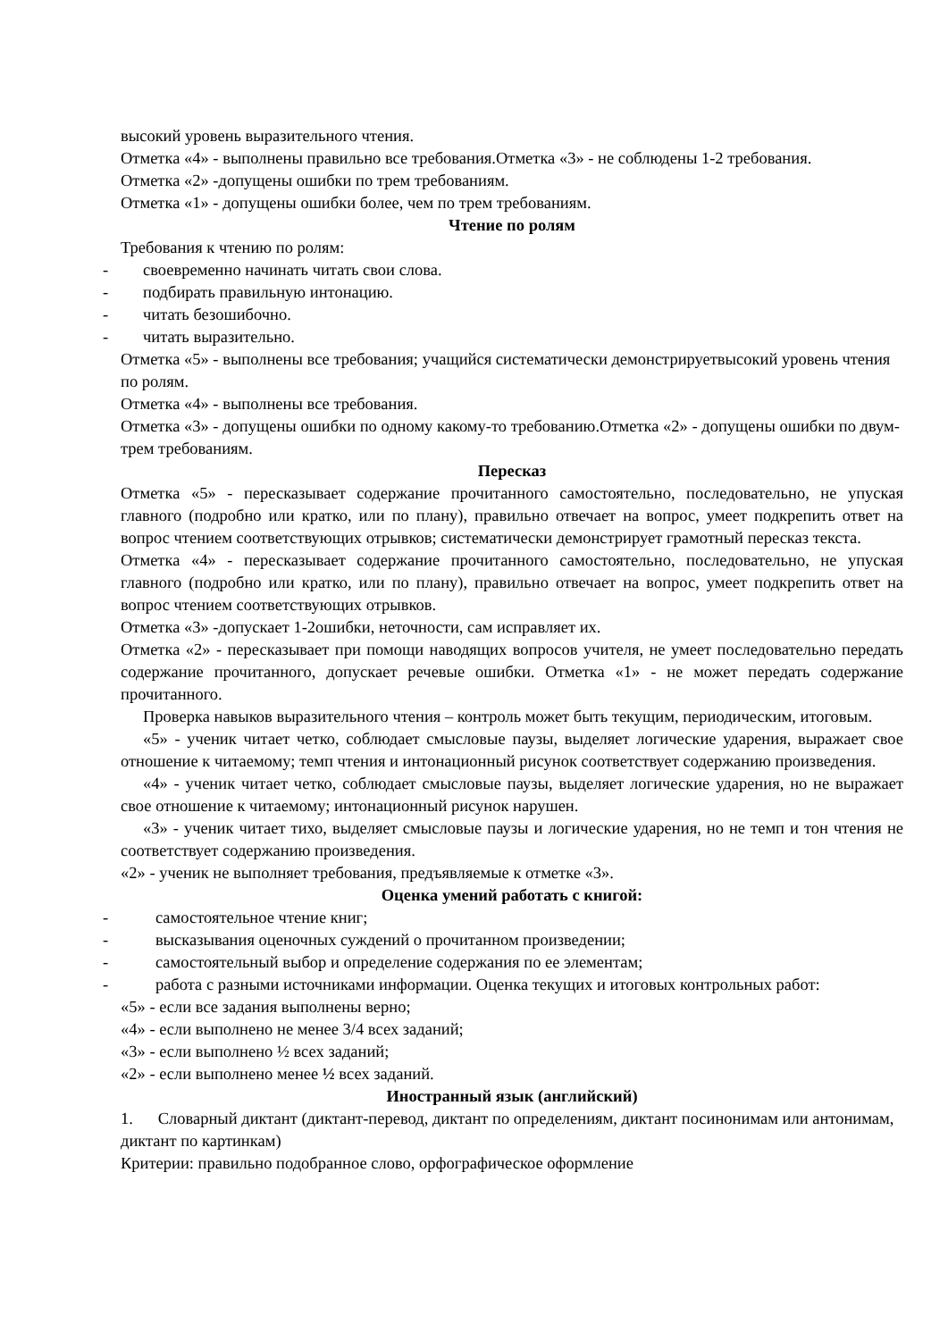высокий уровень выразительного чтения.
Отметка «4» - выполнены правильно все требования.Отметка «3» - не соблюдены 1-2 требования.
Отметка «2» -допущены ошибки по трем требованиям.
Отметка «1» - допущены ошибки более, чем по трем требованиям.
Чтение по ролям
Требования к чтению по ролям:
- своевременно начинать читать свои слова.
- подбирать правильную интонацию.
- читать безошибочно.
- читать выразительно.
Отметка «5» - выполнены все требования; учащийся систематически демонстрируетвысокий уровень чтения по ролям.
Отметка «4» - выполнены все требования.
Отметка «3» - допущены ошибки по одному какому-то требованию.Отметка «2» - допущены ошибки по двум-трем требованиям.
Пересказ
Отметка «5» - пересказывает содержание прочитанного самостоятельно, последовательно, не упуская главного (подробно или кратко, или по плану), правильно отвечает на вопрос, умеет подкрепить ответ на вопрос чтением соответствующих отрывков; систематически демонстрирует грамотный пересказ текста.
Отметка «4» - пересказывает содержание прочитанного самостоятельно, последовательно, не упуская главного (подробно или кратко, или по плану), правильно отвечает на вопрос, умеет подкрепить ответ на вопрос чтением соответствующих отрывков.
Отметка «3» -допускает 1-2ошибки, неточности, сам исправляет их.
Отметка «2» - пересказывает при помощи наводящих вопросов учителя, не умеет последовательно передать содержание прочитанного, допускает речевые ошибки. Отметка «1» - не может передать содержание прочитанного.
Проверка навыков выразительного чтения – контроль может быть текущим, периодическим, итоговым.
«5» - ученик читает четко, соблюдает смысловые паузы, выделяет логические ударения, выражает свое отношение к читаемому; темп чтения и интонационный рисунок соответствует содержанию произведения.
«4» - ученик читает четко, соблюдает смысловые паузы, выделяет логические ударения, но не выражает свое отношение к читаемому; интонационный рисунок нарушен.
«3» - ученик читает тихо, выделяет смысловые паузы и логические ударения, но не темп и тон чтения не соответствует содержанию произведения.
«2» - ученик не выполняет требования, предъявляемые к отметке «3».
Оценка умений работать с книгой:
- самостоятельное чтение книг;
- высказывания оценочных суждений о прочитанном произведении;
- самостоятельный выбор и определение содержания по ее элементам;
- работа с разными источниками информации. Оценка текущих и итоговых контрольных работ:
«5» - если все задания выполнены верно;
«4» - если выполнено не менее 3/4 всех заданий;
«3» - если выполнено ½ всех заданий;
«2» - если выполнено менее ½ всех заданий.
Иностранный язык (английский)
1. Словарный диктант (диктант-перевод, диктант по определениям, диктант посинонимам или антонимам, диктант по картинкам)
Критерии: правильно подобранное слово, орфографическое оформление